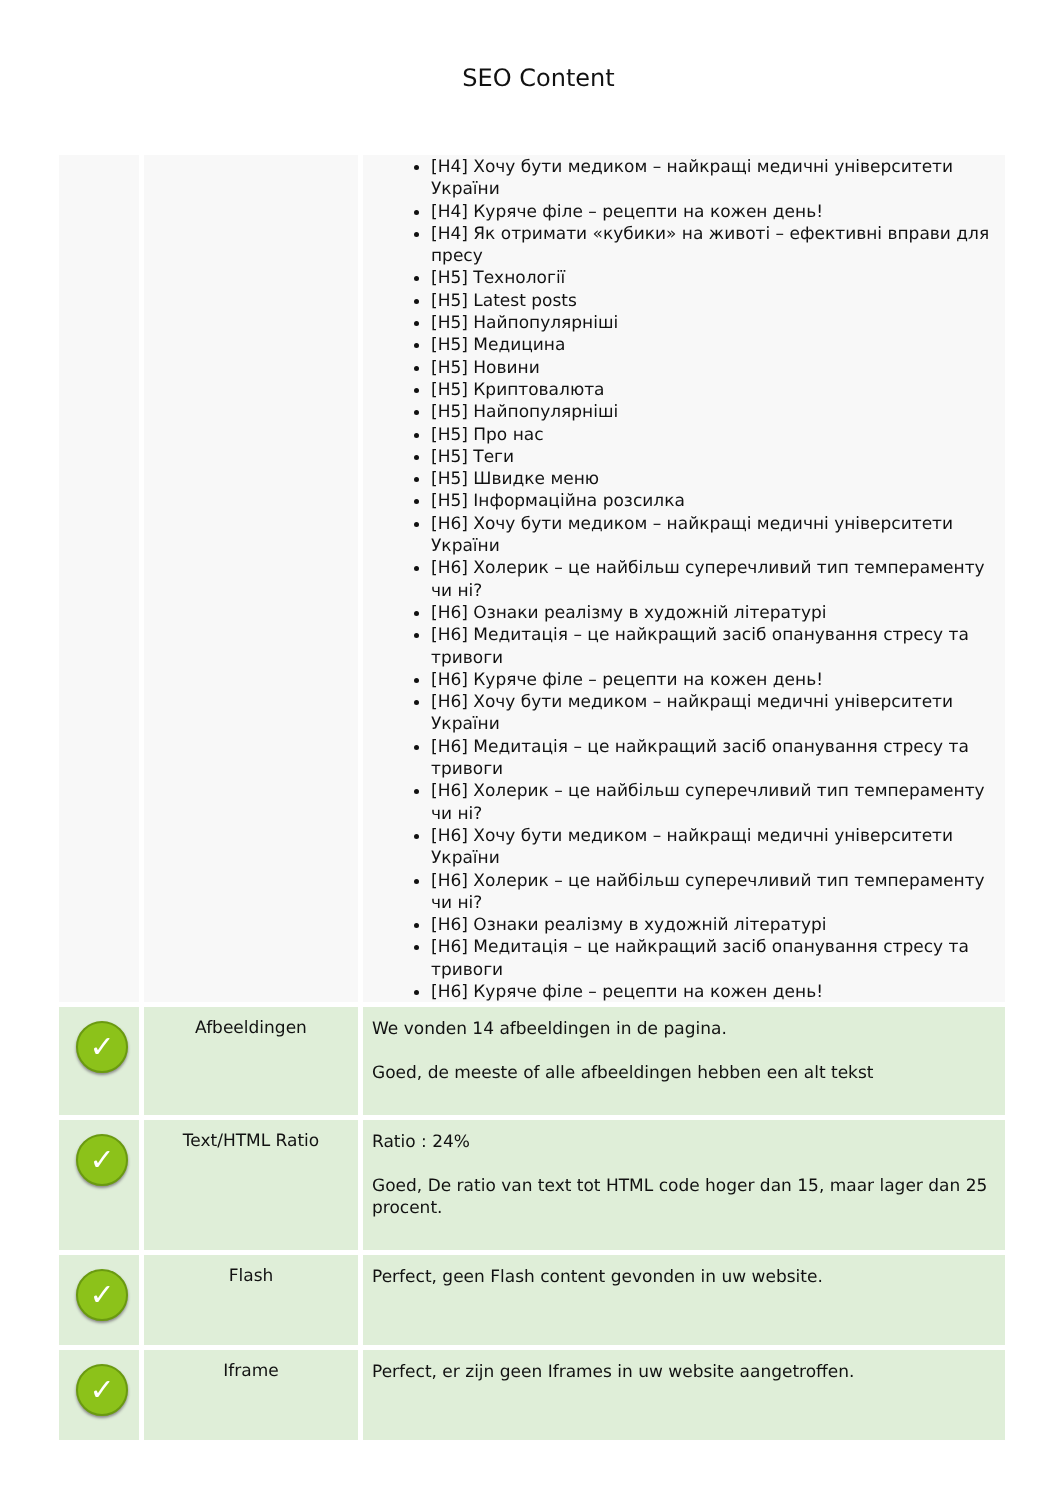SEO Content
| | | [H4] Хочу бути медиком – найкращі медичні університети України [H4] Куряче філе – рецепти на кожен день! [H4] Як отримати «кубики» на животі – ефективні вправи для пресу [H5] Технології [H5] Latest posts [H5] Найпопулярніші [H5] Медицина [H5] Новини [H5] Криптовалюта [H5] Найпопулярніші [H5] Про нас [H5] Теги [H5] Швидке меню [H5] Інформаційна розсилка [H6] Хочу бути медиком – найкращі медичні університети України [H6] Холерик – це найбільш суперечливий тип темпераменту чи ні? [H6] Ознаки реалізму в художній літературі [H6] Медитація – це найкращий засіб опанування стресу та тривоги [H6] Куряче філе – рецепти на кожен день! [H6] Хочу бути медиком – найкращі медичні університети України [H6] Медитація – це найкращий засіб опанування стресу та тривоги [H6] Холерик – це найбільш суперечливий тип темпераменту чи ні? [H6] Хочу бути медиком – найкращі медичні університети України [H6] Холерик – це найбільш суперечливий тип темпераменту чи ні? [H6] Ознаки реалізму в художній літературі [H6] Медитація – це найкращий засіб опанування стресу та тривоги [H6] Куряче філе – рецепти на кожен день! |
| ✓ | Afbeeldingen | We vonden 14 afbeeldingen in de pagina. Goed, de meeste of alle afbeeldingen hebben een alt tekst |
| ✓ | Text/HTML Ratio | Ratio : 24% Goed, De ratio van text tot HTML code hoger dan 15, maar lager dan 25 procent. |
| ✓ | Flash | Perfect, geen Flash content gevonden in uw website. |
| ✓ | Iframe | Perfect, er zijn geen Iframes in uw website aangetroffen. |